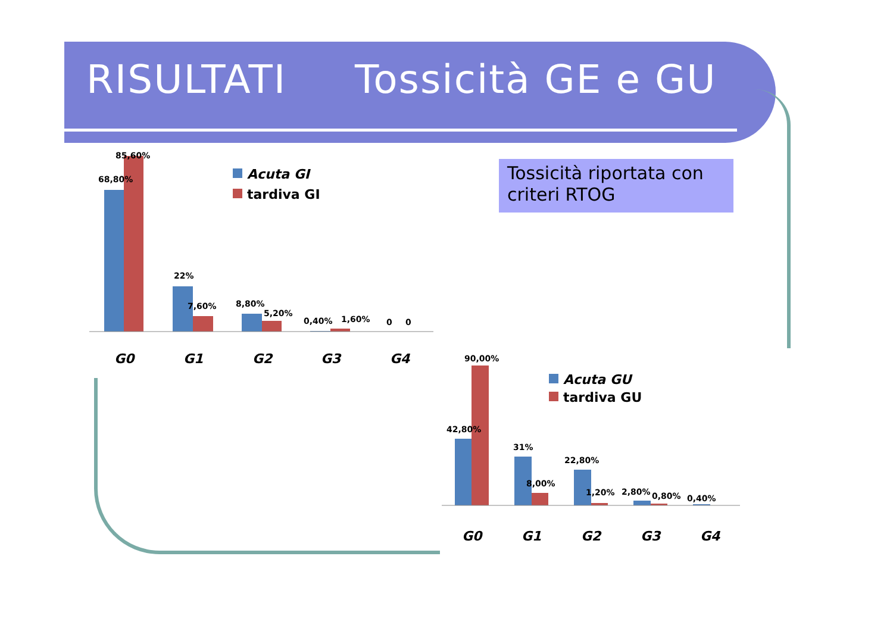RISULTATI Tossicità GE e GU
Tossicità riportata con criteri RTOG
85,60%
68,80%
22%
7,60%
8,80%
5,20%
0,40%
1,60%
0
0
G0
G1
G2
G3
G4
Acuta GI
tardiva GI
90,00%
42,80%
31%
22,80%
8,00%
1,20%
2,80%
0,80%
0,40%
G0
G1
G2
G3
G4
Acuta GU
tardiva GU